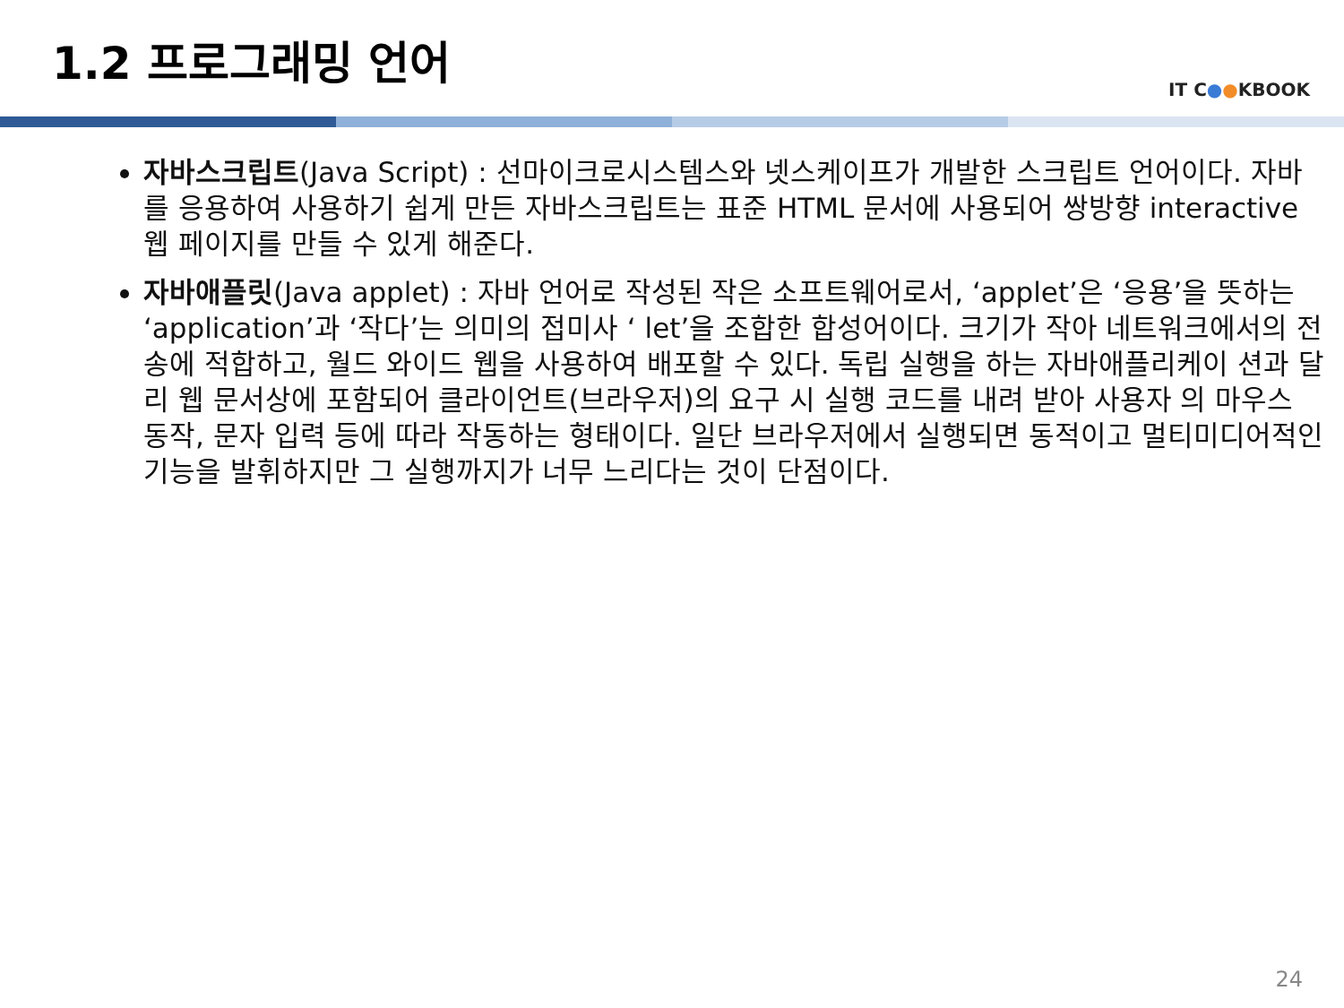1.2 프로그래밍 언어
IT C●●KBOOK
자바스크립트(Java Script) : 선마이크로시스템스와 넷스케이프가 개발한 스크립트 언어이다. 자바를 응용하여 사용하기 쉽게 만든 자바스크립트는 표준 HTML 문서에 사용되어 쌍방향 interactive 웹 페이지를 만들 수 있게 해준다.
자바애플릿(Java applet) : 자바 언어로 작성된 작은 소프트웨어로서, ‘applet’은 ‘응용’을 뜻하는 ‘application’과 ‘작다’는 의미의 접미사 ‘ let’을 조합한 합성어이다. 크기가 작아 네트워크에서의 전송에 적합하고, 월드 와이드 웹을 사용하여 배포할 수 있다. 독립 실행을 하는 자바애플리케이 션과 달리 웹 문서상에 포함되어 클라이언트(브라우저)의 요구 시 실행 코드를 내려 받아 사용자 의 마우스 동작, 문자 입력 등에 따라 작동하는 형태이다. 일단 브라우저에서 실행되면 동적이고 멀티미디어적인 기능을 발휘하지만 그 실행까지가 너무 느리다는 것이 단점이다.
24